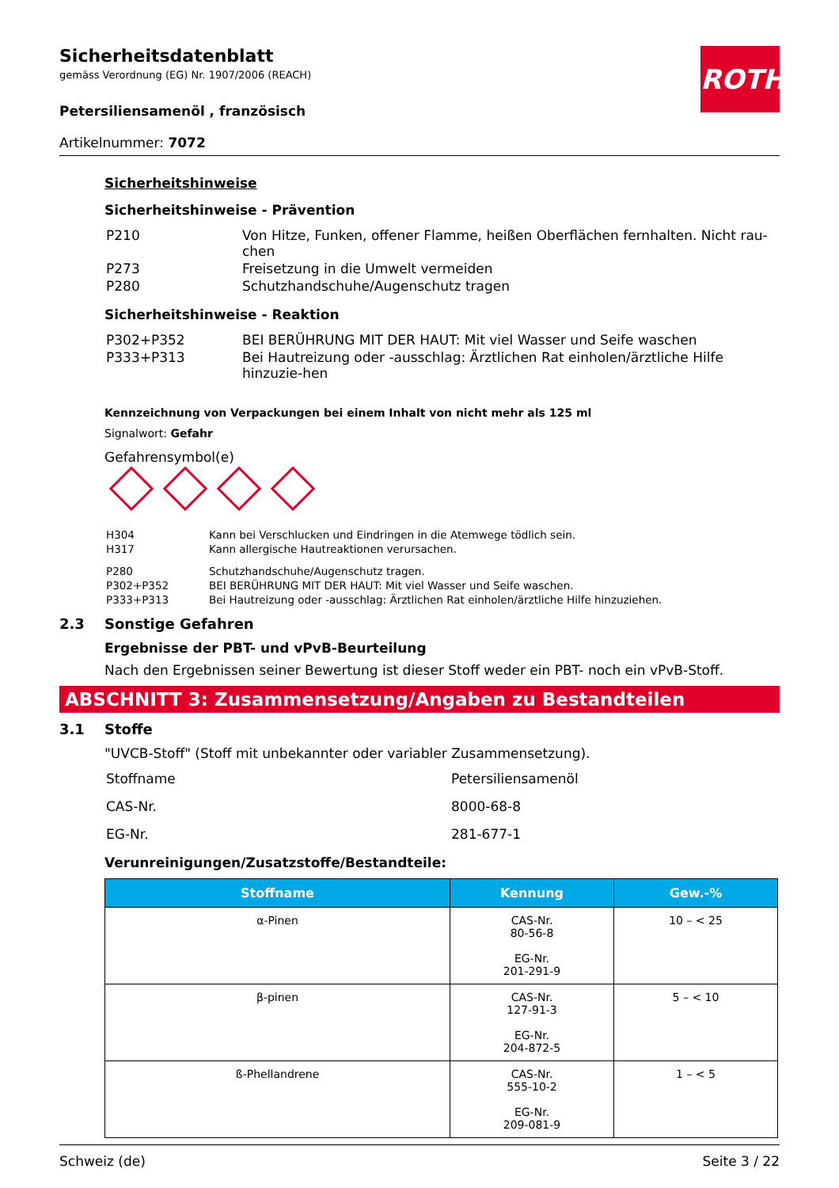ROTH
Sicherheitsdatenblatt
gemäss Verordnung (EG) Nr. 1907/2006 (REACH)
Petersiliensamenöl , französisch
Artikelnummer: 7072
Sicherheitshinweise
Sicherheitshinweise - Prävention
| P210 | Von Hitze, Funken, offener Flamme, heißen Oberflächen fernhalten. Nicht rau-chen |
| P273 | Freisetzung in die Umwelt vermeiden |
| P280 | Schutzhandschuhe/Augenschutz tragen |
Sicherheitshinweise - Reaktion
| P302+P352 | BEI BERÜHRUNG MIT DER HAUT: Mit viel Wasser und Seife waschen |
| P333+P313 | Bei Hautreizung oder -ausschlag: Ärztlichen Rat einholen/ärztliche Hilfe hinzuzie-hen |
Kennzeichnung von Verpackungen bei einem Inhalt von nicht mehr als 125 ml
Signalwort: Gefahr
Gefahrensymbol(e)
| H304 | Kann bei Verschlucken und Eindringen in die Atemwege tödlich sein. |
| H317 | Kann allergische Hautreaktionen verursachen. |
| P280 | Schutzhandschuhe/Augenschutz tragen. |
| P302+P352 | BEI BERÜHRUNG MIT DER HAUT: Mit viel Wasser und Seife waschen. |
| P333+P313 | Bei Hautreizung oder -ausschlag: Ärztlichen Rat einholen/ärztliche Hilfe hinzuziehen. |
2.3 Sonstige Gefahren
Ergebnisse der PBT- und vPvB-Beurteilung
Nach den Ergebnissen seiner Bewertung ist dieser Stoff weder ein PBT- noch ein vPvB-Stoff.
ABSCHNITT 3: Zusammensetzung/Angaben zu Bestandteilen
3.1 Stoffe
"UVCB-Stoff" (Stoff mit unbekannter oder variabler Zusammensetzung).
| Stoffname | Petersiliensamenöl |
| CAS-Nr. | 8000-68-8 |
| EG-Nr. | 281-677-1 |
Verunreinigungen/Zusatzstoffe/Bestandteile:
| Stoffname | Kennung | Gew.-% |
| --- | --- | --- |
| α-Pinen | CAS-Nr. 80-56-8 EG-Nr. 201-291-9 | 10 – < 25 |
| β-pinen | CAS-Nr. 127-91-3 EG-Nr. 204-872-5 | 5 – < 10 |
| ß-Phellandrene | CAS-Nr. 555-10-2 EG-Nr. 209-081-9 | 1 – < 5 |
Schweiz (de) Seite 3 / 22